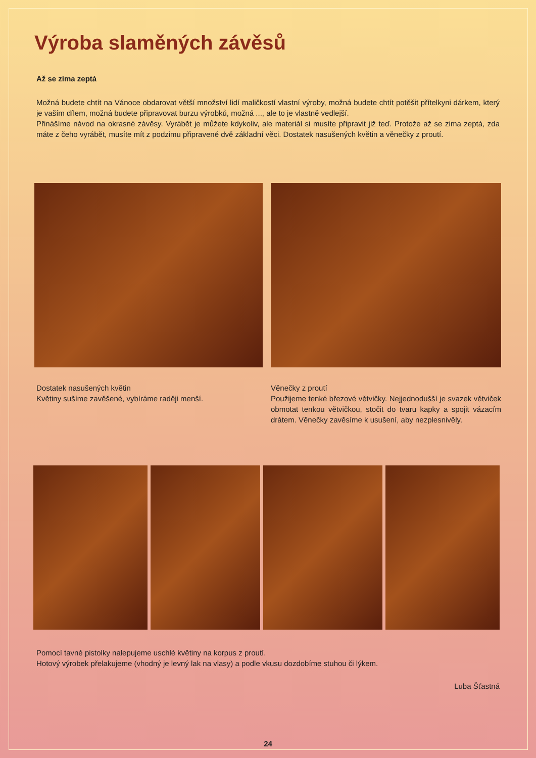Výroba slaměných závěsů
Až se zima zeptá
Možná budete chtít na Vánoce obdarovat větší množství lidí maličkostí vlastní výroby, možná budete chtít potěšit přítelkyni dárkem, který je vaším dílem, možná budete připravovat burzu výrobků, možná ..., ale to je vlastně vedlejší.
Přinášíme návod na okrasné závěsy. Vyrábět je můžete kdykoliv, ale materiál si musíte připravit již teď. Protože až se zima zeptá, zda máte z čeho vyrábět, musíte mít z podzimu připravené dvě základní věci. Dostatek nasušených květin a věnečky z proutí.
Dostatek nasušených květin
Květiny sušíme zavěšené, vybíráme raději menší.
Věnečky z proutí
Použijeme tenké březové větvičky. Nejjednodušší je svazek větviček obmotat tenkou větvičkou, stočit do tvaru kapky a spojit vázacím drátem. Věnečky zavěsíme k usušení, aby nezplesnivěly.
Pomocí tavné pistolky nalepujeme uschlé květiny na korpus z proutí.
Hotový výrobek přelakujeme (vhodný je levný lak na vlasy) a podle vkusu dozdobíme stuhou či lýkem.
Luba Šťastná
24